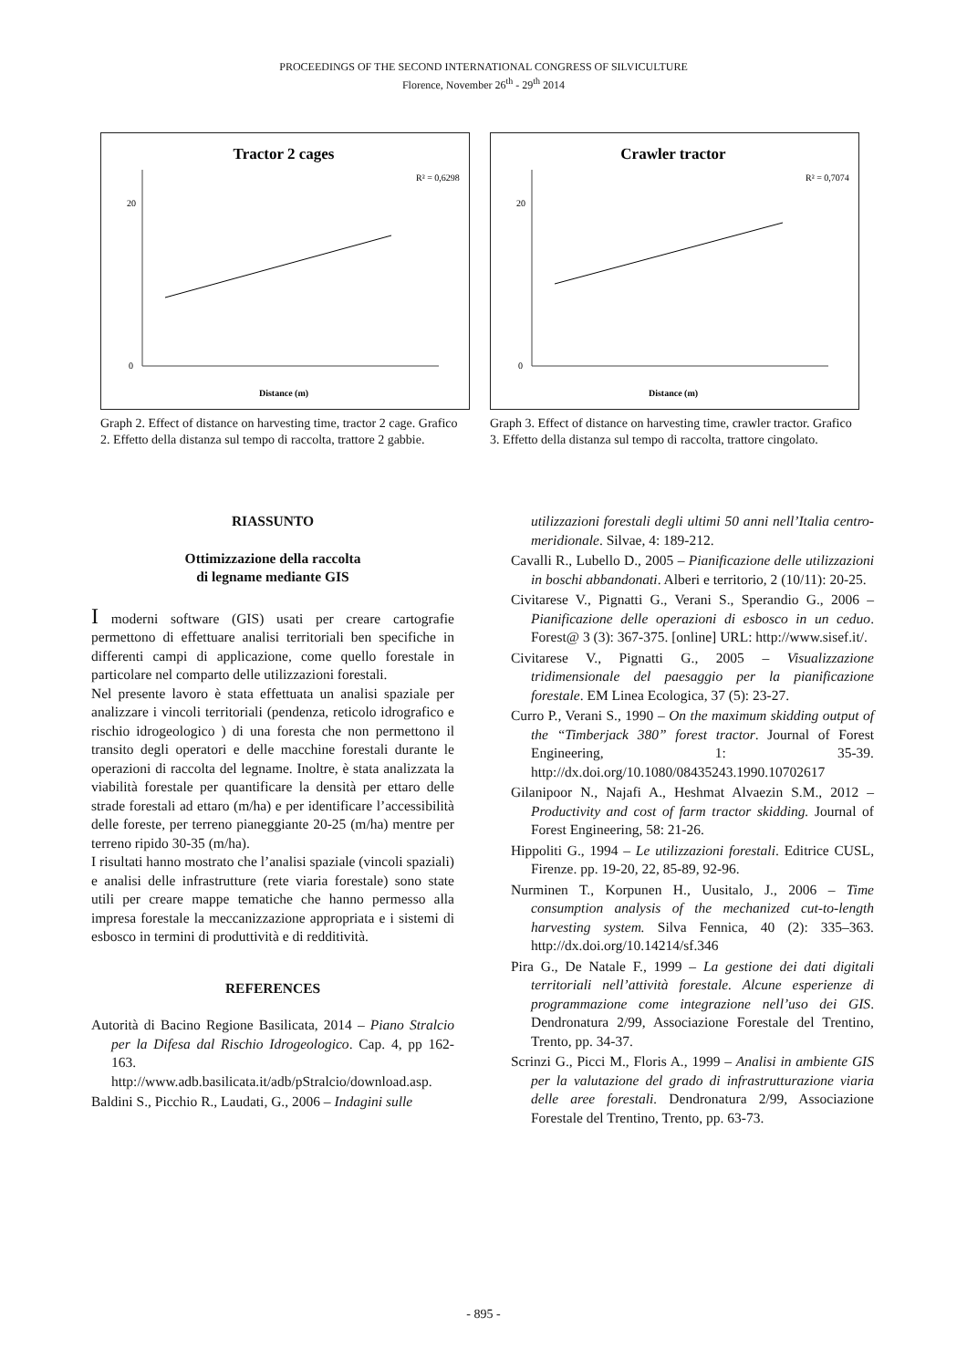PROCEEDINGS OF THE SECOND INTERNATIONAL CONGRESS OF SILVICULTURE
Florence, November 26<sup>th</sup> - 29<sup>th</sup> 2014
Tractor 2 cages
R² = 0,6298
Distance (m)
0
20
Graph 2. Effect of distance on harvesting time, tractor 2 cage. Grafico 2. Effetto della distanza sul tempo di raccolta, trattore 2 gabbie.
Crawler tractor
R² = 0,7074
Distance (m)
0
20
Graph 3. Effect of distance on harvesting time, crawler tractor. Grafico 3. Effetto della distanza sul tempo di raccolta, trattore cingolato.
RIASSUNTO
Ottimizzazione della raccolta
di legname mediante GIS
I moderni software (GIS) usati per creare cartografie permettono di effettuare analisi territoriali ben specifiche in differenti campi di applicazione, come quello forestale in particolare nel comparto delle utilizzazioni forestali.
Nel presente lavoro è stata effettuata un analisi spaziale per analizzare i vincoli territoriali (pendenza, reticolo idrografico e rischio idrogeologico ) di una foresta che non permettono il transito degli operatori e delle macchine forestali durante le operazioni di raccolta del legname. Inoltre, è stata analizzata la viabilità forestale per quantificare la densità per ettaro delle strade forestali ad ettaro (m/ha) e per identificare l’accessibilità delle foreste, per terreno pianeggiante 20-25 (m/ha) mentre per terreno ripido 30-35 (m/ha).
I risultati hanno mostrato che l’analisi spaziale (vincoli spaziali) e analisi delle infrastrutture (rete viaria forestale) sono state utili per creare mappe tematiche che hanno permesso alla impresa forestale la meccanizzazione appropriata e i sistemi di esbosco in termini di produttività e di redditività.
REFERENCES
Autorità di Bacino Regione Basilicata, 2014 – Piano Stralcio per la Difesa dal Rischio Idrogeologico. Cap. 4, pp 162-163. http://www.adb.basilicata.it/adb/pStralcio/download.asp.
Baldini S., Picchio R., Laudati, G., 2006 – Indagini sulle
utilizzazioni forestali degli ultimi 50 anni nell’Italia centro-meridionale. Silvae, 4: 189-212.
Cavalli R., Lubello D., 2005 – Pianificazione delle utilizzazioni in boschi abbandonati. Alberi e territorio, 2 (10/11): 20-25.
Civitarese V., Pignatti G., Verani S., Sperandio G., 2006 – Pianificazione delle operazioni di esbosco in un ceduo. Forest@ 3 (3): 367-375. [online] URL: http://www.sisef.it/.
Civitarese V., Pignatti G., 2005 – Visualizzazione tridimensionale del paesaggio per la pianificazione forestale. EM Linea Ecologica, 37 (5): 23-27.
Curro P., Verani S., 1990 – On the maximum skidding output of the “Timberjack 380” forest tractor. Journal of Forest Engineering, 1: 35-39. http://dx.doi.org/10.1080/08435243.1990.10702617
Gilanipoor N., Najafi A., Heshmat Alvaezin S.M., 2012 – Productivity and cost of farm tractor skidding. Journal of Forest Engineering, 58: 21-26.
Hippoliti G., 1994 – Le utilizzazioni forestali. Editrice CUSL, Firenze. pp. 19-20, 22, 85-89, 92-96.
Nurminen T., Korpunen H., Uusitalo, J., 2006 – Time consumption analysis of the mechanized cut-to-length harvesting system. Silva Fennica, 40 (2): 335–363. http://dx.doi.org/10.14214/sf.346
Pira G., De Natale F., 1999 – La gestione dei dati digitali territoriali nell’attività forestale. Alcune esperienze di programmazione come integrazione nell’uso dei GIS. Dendronatura 2/99, Associazione Forestale del Trentino, Trento, pp. 34-37.
Scrinzi G., Picci M., Floris A., 1999 – Analisi in ambiente GIS per la valutazione del grado di infrastrutturazione viaria delle aree forestali. Dendronatura 2/99, Associazione Forestale del Trentino, Trento, pp. 63-73.
- 895 -